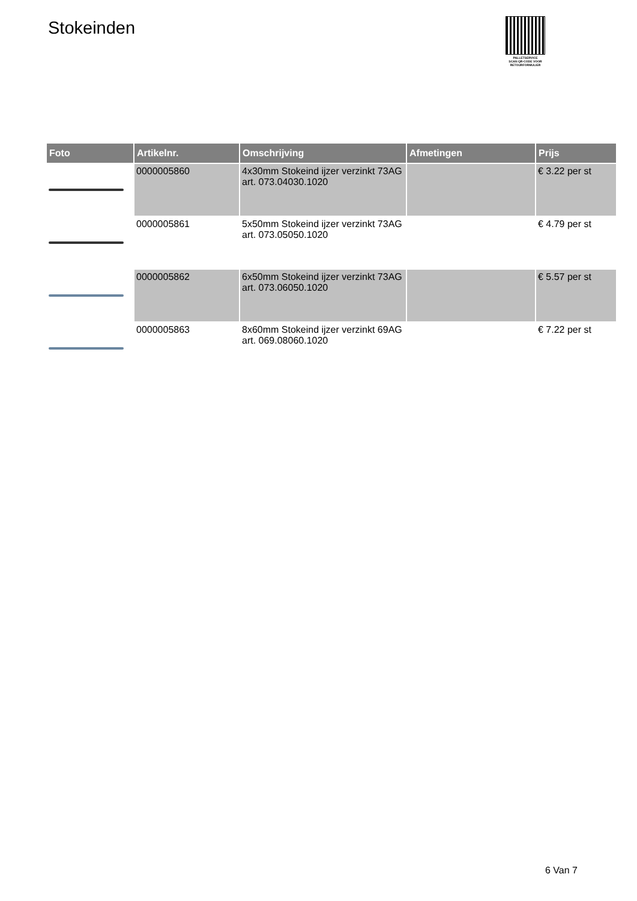Stokeinden
PALLETSERVICE
SCAN QR-CODE VOOR
RETOURFORMULIER
| Foto | Artikelnr. | Omschrijving | Afmetingen | Prijs |
| --- | --- | --- | --- | --- |
| | 0000005860 | 4x30mm Stokeind ijzer verzinkt 73AG art. 073.04030.1020 | | € 3.22 per st |
| | 0000005861 | 5x50mm Stokeind ijzer verzinkt 73AG art. 073.05050.1020 | | € 4.79 per st |
| | 0000005862 | 6x50mm Stokeind ijzer verzinkt 73AG art. 073.06050.1020 | | € 5.57 per st |
| | 0000005863 | 8x60mm Stokeind ijzer verzinkt 69AG art. 069.08060.1020 | | € 7.22 per st |
6 Van 7